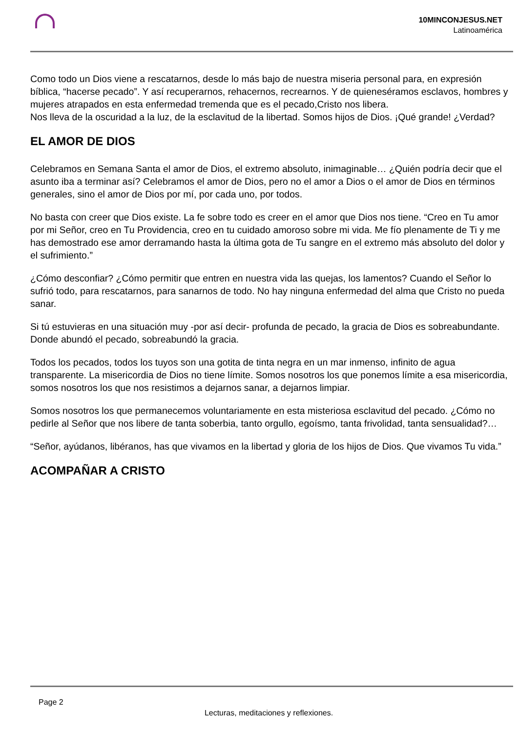10MINCONJESUS.NET
Latinoamérica
Como todo un Dios viene a rescatarnos, desde lo más bajo de nuestra miseria personal para, en expresión bíblica, “hacerse pecado”. Y así recuperarnos, rehacernos, recrearnos. Y de quieneséramos esclavos, hombres y mujeres atrapados en esta enfermedad tremenda que es el pecado,Cristo nos libera.
Nos lleva de la oscuridad a la luz, de la esclavitud de la libertad. Somos hijos de Dios. ¡Qué grande! ¿Verdad?
EL AMOR DE DIOS
Celebramos en Semana Santa el amor de Dios, el extremo absoluto, inimaginable… ¿Quién podría decir que el asunto iba a terminar así? Celebramos el amor de Dios, pero no el amor a Dios o el amor de Dios en términos generales, sino el amor de Dios por mí, por cada uno, por todos.
No basta con creer que Dios existe. La fe sobre todo es creer en el amor que Dios nos tiene. “Creo en Tu amor por mi Señor, creo en Tu Providencia, creo en tu cuidado amoroso sobre mi vida. Me fío plenamente de Ti y me has demostrado ese amor derramando hasta la última gota de Tu sangre en el extremo más absoluto del dolor y el sufrimiento.”
¿Cómo desconfiar? ¿Cómo permitir que entren en nuestra vida las quejas, los lamentos? Cuando el Señor lo sufrió todo, para rescatarnos, para sanarnos de todo. No hay ninguna enfermedad del alma que Cristo no pueda sanar.
Si tú estuvieras en una situación muy -por así decir- profunda de pecado, la gracia de Dios es sobreabundante. Donde abundó el pecado, sobreabundó la gracia.
Todos los pecados, todos los tuyos son una gotita de tinta negra en un mar inmenso, infinito de agua transparente. La misericordia de Dios no tiene límite. Somos nosotros los que ponemos límite a esa misericordia, somos nosotros los que nos resistimos a dejarnos sanar, a dejarnos limpiar.
Somos nosotros los que permanecemos voluntariamente en esta misteriosa esclavitud del pecado. ¿Cómo no pedirle al Señor que nos libere de tanta soberbia, tanto orgullo, egoísmo, tanta frivolidad, tanta sensualidad?…
“Señor, ayúdanos, libéranos, has que vivamos en la libertad y gloria de los hijos de Dios. Que vivamos Tu vida.”
ACOMPAÑAR A CRISTO
Page 2
Lecturas, meditaciones y reflexiones.